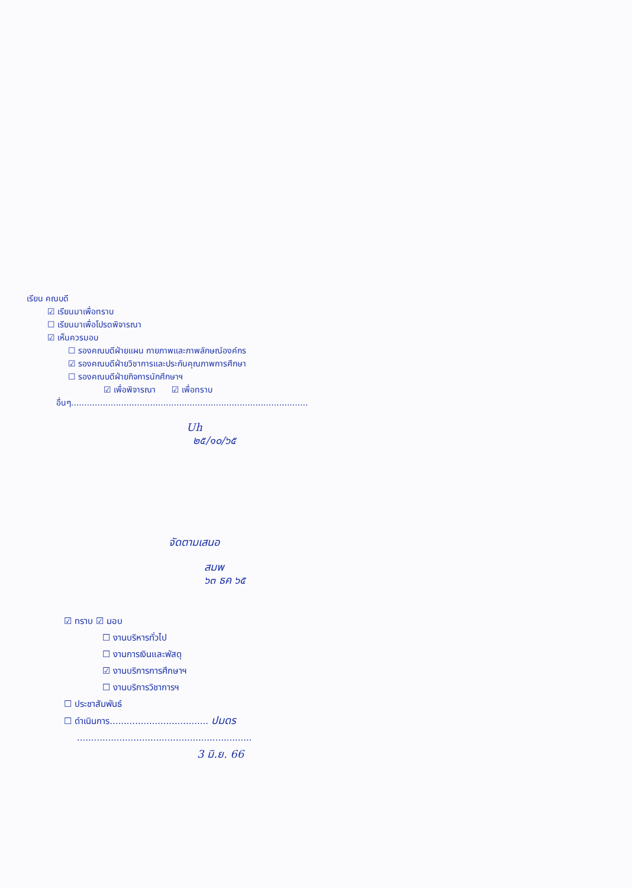เรียน คณบดี
☑ เรียนมาเพื่อทราบ
☐ เรียนมาเพื่อโปรดพิจารณา
☑ เห็นควรมอบ
☐ รองคณบดีฝ่ายแผน กายภาพและภาพลักษณ์องค์กร
☑ รองคณบดีฝ่ายวิชาการและประกันคุณภาพการศึกษา
☐ รองคณบดีฝ่ายกิจการนักศึกษาฯ
☑ เพื่อพิจารณา ☑ เพื่อทราบ
อื่นๆ..........................................................................................
Uh
๒๕/๑๐/๖๕
จัดตามเสนอ
สมพ
๖๓ ธค ๖๕
☑ ทราบ ☑ มอบ
☐ งานบริหารทั่วไป
☐ งานการเงินและพัสดุ
☑ งานบริการการศึกษาฯ
☐ งานบริการวิชาการฯ
☐ ประชาสัมพันธ์
☐ ดำเนินการ................................... ปมดร
..............................................................
3 มิ.ย. 66